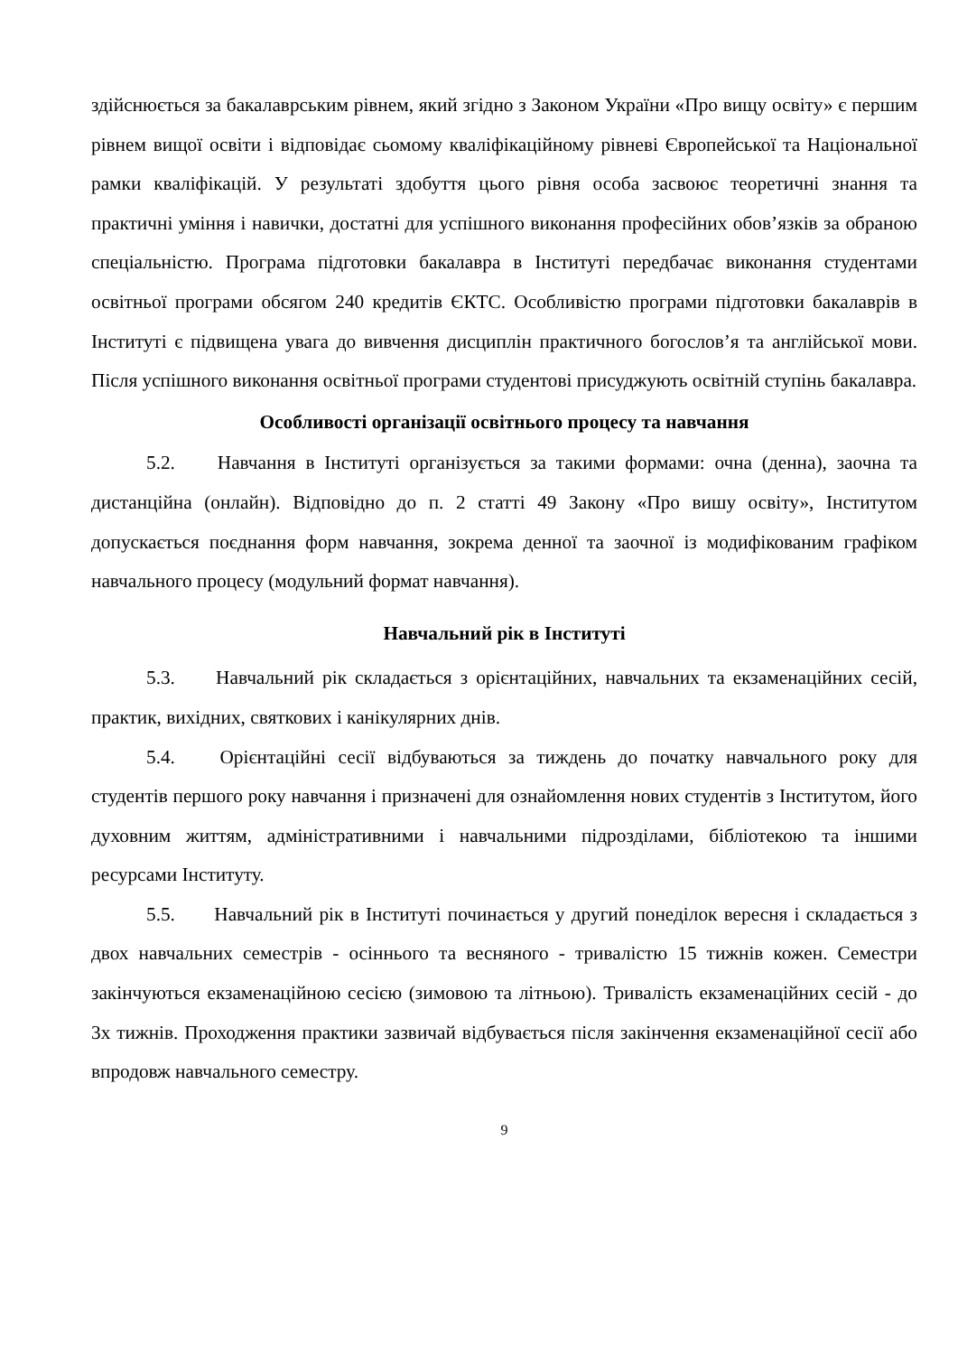здійснюється за бакалаврським рівнем, який згідно з Законом України «Про вищу освіту» є першим рівнем вищої освіти і відповідає сьомому кваліфікаційному рівневі Європейської та Національної рамки кваліфікацій. У результаті здобуття цього рівня особа засвоює теоретичні знання та практичні уміння і навички, достатні для успішного виконання професійних обов’язків за обраною спеціальністю. Програма підготовки бакалавра в Інституті передбачає виконання студентами освітньої програми обсягом 240 кредитів ЄКТС. Особливістю програми підготовки бакалаврів в Інституті є підвищена увага до вивчення дисциплін практичного богослов’я та англійської мови. Після успішного виконання освітньої програми студентові присуджують освітній ступінь бакалавра.
Особливості організації освітнього процесу та навчання
5.2. Навчання в Інституті організується за такими формами: очна (денна), заочна та дистанційна (онлайн). Відповідно до п. 2 статті 49 Закону «Про вишу освіту», Інститутом допускається поєднання форм навчання, зокрема денної та заочної із модифікованим графіком навчального процесу (модульний формат навчання).
Навчальний рік в Інституті
5.3. Навчальний рік складається з орієнтаційних, навчальних та екзаменаційних сесій, практик, вихідних, святкових і канікулярних днів.
5.4. Орієнтаційні сесії відбуваються за тиждень до початку навчального року для студентів першого року навчання і призначені для ознайомлення нових студентів з Інститутом, його духовним життям, адміністративними і навчальними підрозділами, бібліотекою та іншими ресурсами Інституту.
5.5. Навчальний рік в Інституті починається у другий понеділок вересня і складається з двох навчальних семестрів - осіннього та весняного - тривалістю 15 тижнів кожен. Семестри закінчуються екзаменаційною сесією (зимовою та літньою). Тривалість екзаменаційних сесій - до 3х тижнів. Проходження практики зазвичай відбувається після закінчення екзаменаційної сесії або впродовж навчального семестру.
9